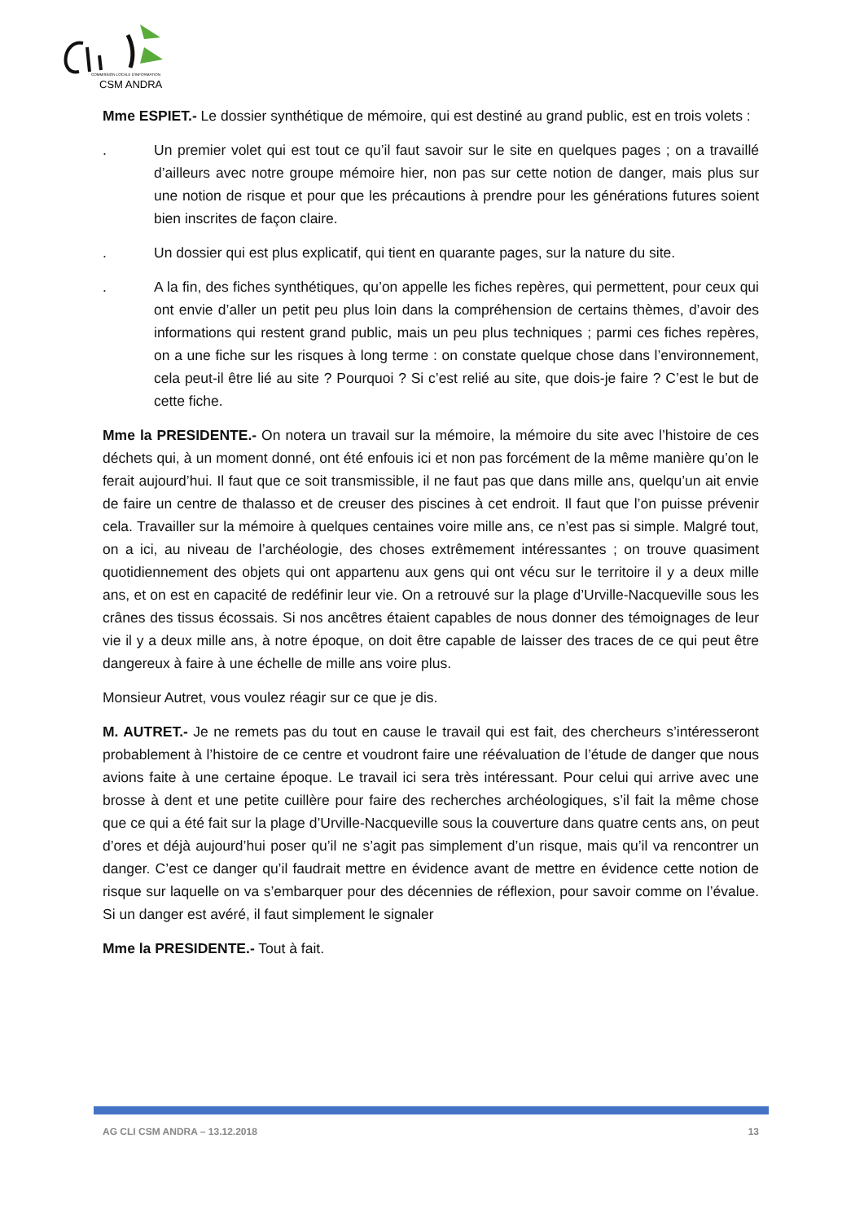COMMISSION LOCALE D'INFORMATION
CSM ANDRA
Mme ESPIET.- Le dossier synthétique de mémoire, qui est destiné au grand public, est en trois volets :
. Un premier volet qui est tout ce qu’il faut savoir sur le site en quelques pages ; on a travaillé d’ailleurs avec notre groupe mémoire hier, non pas sur cette notion de danger, mais plus sur une notion de risque et pour que les précautions à prendre pour les générations futures soient bien inscrites de façon claire.
. Un dossier qui est plus explicatif, qui tient en quarante pages, sur la nature du site.
. A la fin, des fiches synthétiques, qu’on appelle les fiches repères, qui permettent, pour ceux qui ont envie d’aller un petit peu plus loin dans la compréhension de certains thèmes, d’avoir des informations qui restent grand public, mais un peu plus techniques ; parmi ces fiches repères, on a une fiche sur les risques à long terme : on constate quelque chose dans l’environnement, cela peut-il être lié au site ? Pourquoi ? Si c’est relié au site, que dois-je faire ? C’est le but de cette fiche.
Mme la PRESIDENTE.- On notera un travail sur la mémoire, la mémoire du site avec l’histoire de ces déchets qui, à un moment donné, ont été enfouis ici et non pas forcément de la même manière qu’on le ferait aujourd’hui. Il faut que ce soit transmissible, il ne faut pas que dans mille ans, quelqu’un ait envie de faire un centre de thalasso et de creuser des piscines à cet endroit. Il faut que l’on puisse prévenir cela. Travailler sur la mémoire à quelques centaines voire mille ans, ce n’est pas si simple. Malgré tout, on a ici, au niveau de l’archéologie, des choses extrêmement intéressantes ; on trouve quasiment quotidiennement des objets qui ont appartenu aux gens qui ont vécu sur le territoire il y a deux mille ans, et on est en capacité de redéfinir leur vie. On a retrouvé sur la plage d’Urville-Nacqueville sous les crânes des tissus écossais. Si nos ancêtres étaient capables de nous donner des témoignages de leur vie il y a deux mille ans, à notre époque, on doit être capable de laisser des traces de ce qui peut être dangereux à faire à une échelle de mille ans voire plus.
Monsieur Autret, vous voulez réagir sur ce que je dis.
M. AUTRET.- Je ne remets pas du tout en cause le travail qui est fait, des chercheurs s’intéresseront probablement à l’histoire de ce centre et voudront faire une réévaluation de l’étude de danger que nous avions faite à une certaine époque. Le travail ici sera très intéressant. Pour celui qui arrive avec une brosse à dent et une petite cuillère pour faire des recherches archéologiques, s’il fait la même chose que ce qui a été fait sur la plage d’Urville-Nacqueville sous la couverture dans quatre cents ans, on peut d’ores et déjà aujourd’hui poser qu’il ne s’agit pas simplement d’un risque, mais qu’il va rencontrer un danger. C’est ce danger qu’il faudrait mettre en évidence avant de mettre en évidence cette notion de risque sur laquelle on va s’embarquer pour des décennies de réflexion, pour savoir comme on l’évalue. Si un danger est avéré, il faut simplement le signaler
Mme la PRESIDENTE.- Tout à fait.
AG CLI CSM ANDRA – 13.12.2018 13